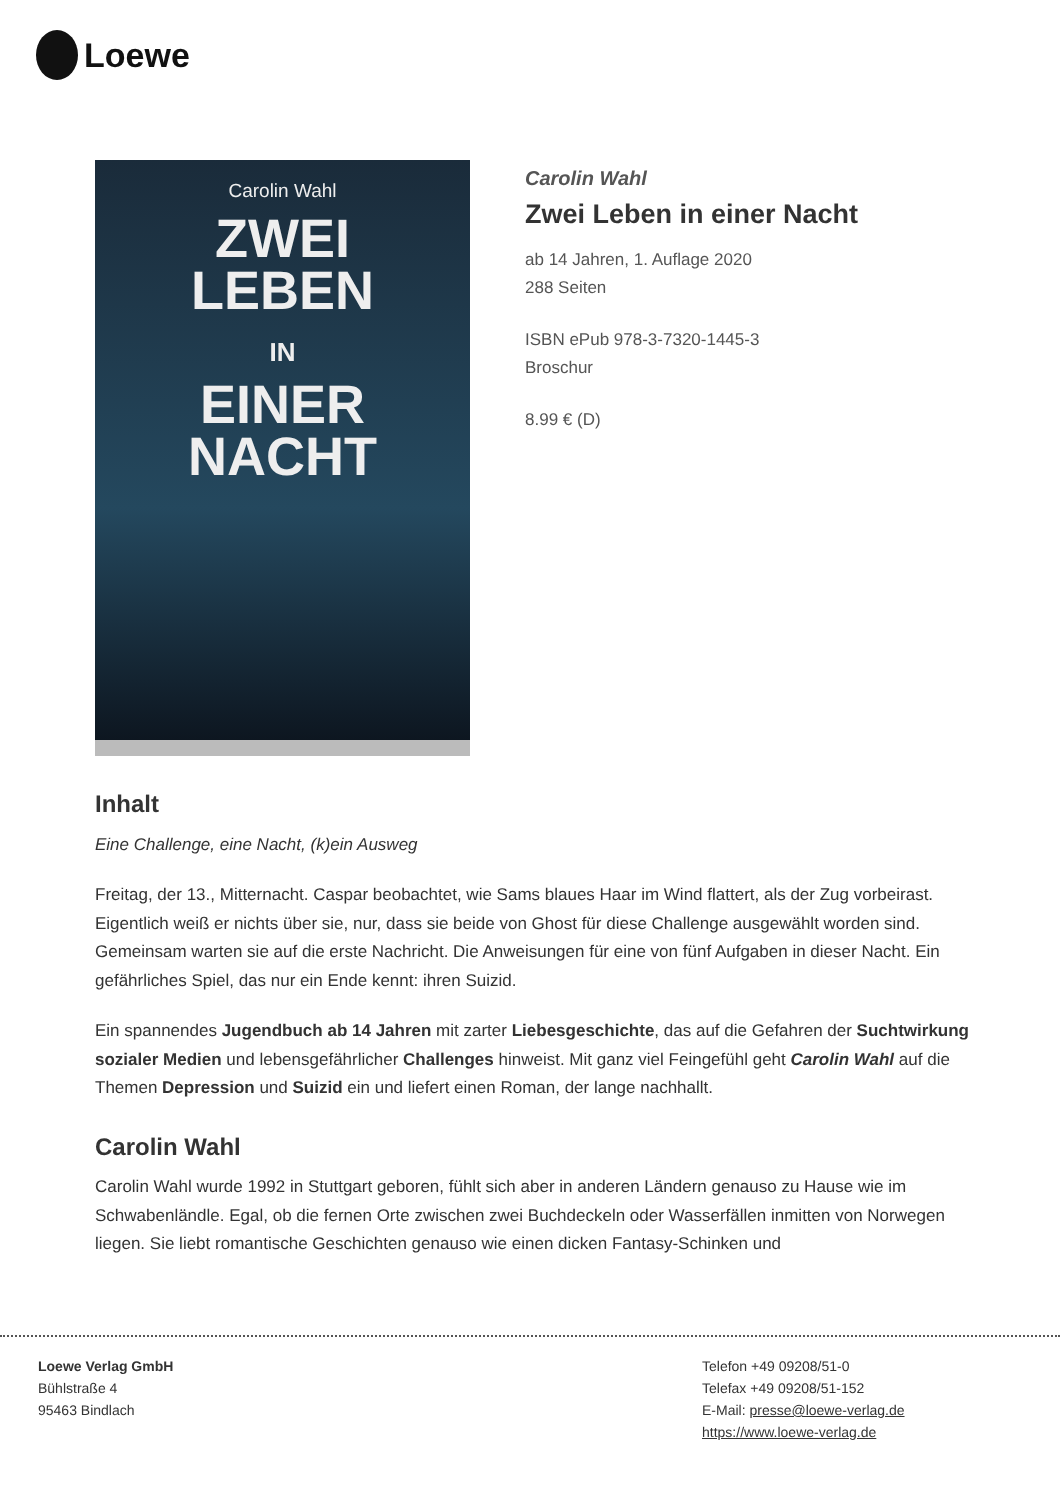Loewe
Carolin Wahl
ZWEI
LEBEN
IN
EINER
NACHT
Carolin Wahl
Zwei Leben in einer Nacht
ab 14 Jahren, 1. Auflage 2020
288 Seiten
ISBN ePub 978-3-7320-1445-3
Broschur
8.99 € (D)
Inhalt
Eine Challenge, eine Nacht, (k)ein Ausweg
Freitag, der 13., Mitternacht. Caspar beobachtet, wie Sams blaues Haar im Wind flattert, als der Zug vorbeirast. Eigentlich weiß er nichts über sie, nur, dass sie beide von Ghost für diese Challenge ausgewählt worden sind. Gemeinsam warten sie auf die erste Nachricht. Die Anweisungen für eine von fünf Aufgaben in dieser Nacht. Ein gefährliches Spiel, das nur ein Ende kennt: ihren Suizid.
Ein spannendes Jugendbuch ab 14 Jahren mit zarter Liebesgeschichte, das auf die Gefahren der Suchtwirkung sozialer Medien und lebensgefährlicher Challenges hinweist. Mit ganz viel Feingefühl geht Carolin Wahl auf die Themen Depression und Suizid ein und liefert einen Roman, der lange nachhallt.
Carolin Wahl
Carolin Wahl wurde 1992 in Stuttgart geboren, fühlt sich aber in anderen Ländern genauso zu Hause wie im Schwabenländle. Egal, ob die fernen Orte zwischen zwei Buchdeckeln oder Wasserfällen inmitten von Norwegen liegen. Sie liebt romantische Geschichten genauso wie einen dicken Fantasy-Schinken und
Loewe Verlag GmbH
Bühlstraße 4
95463 Bindlach
Telefon +49 09208/51-0
Telefax +49 09208/51-152
E-Mail: presse@loewe-verlag.de
https://www.loewe-verlag.de